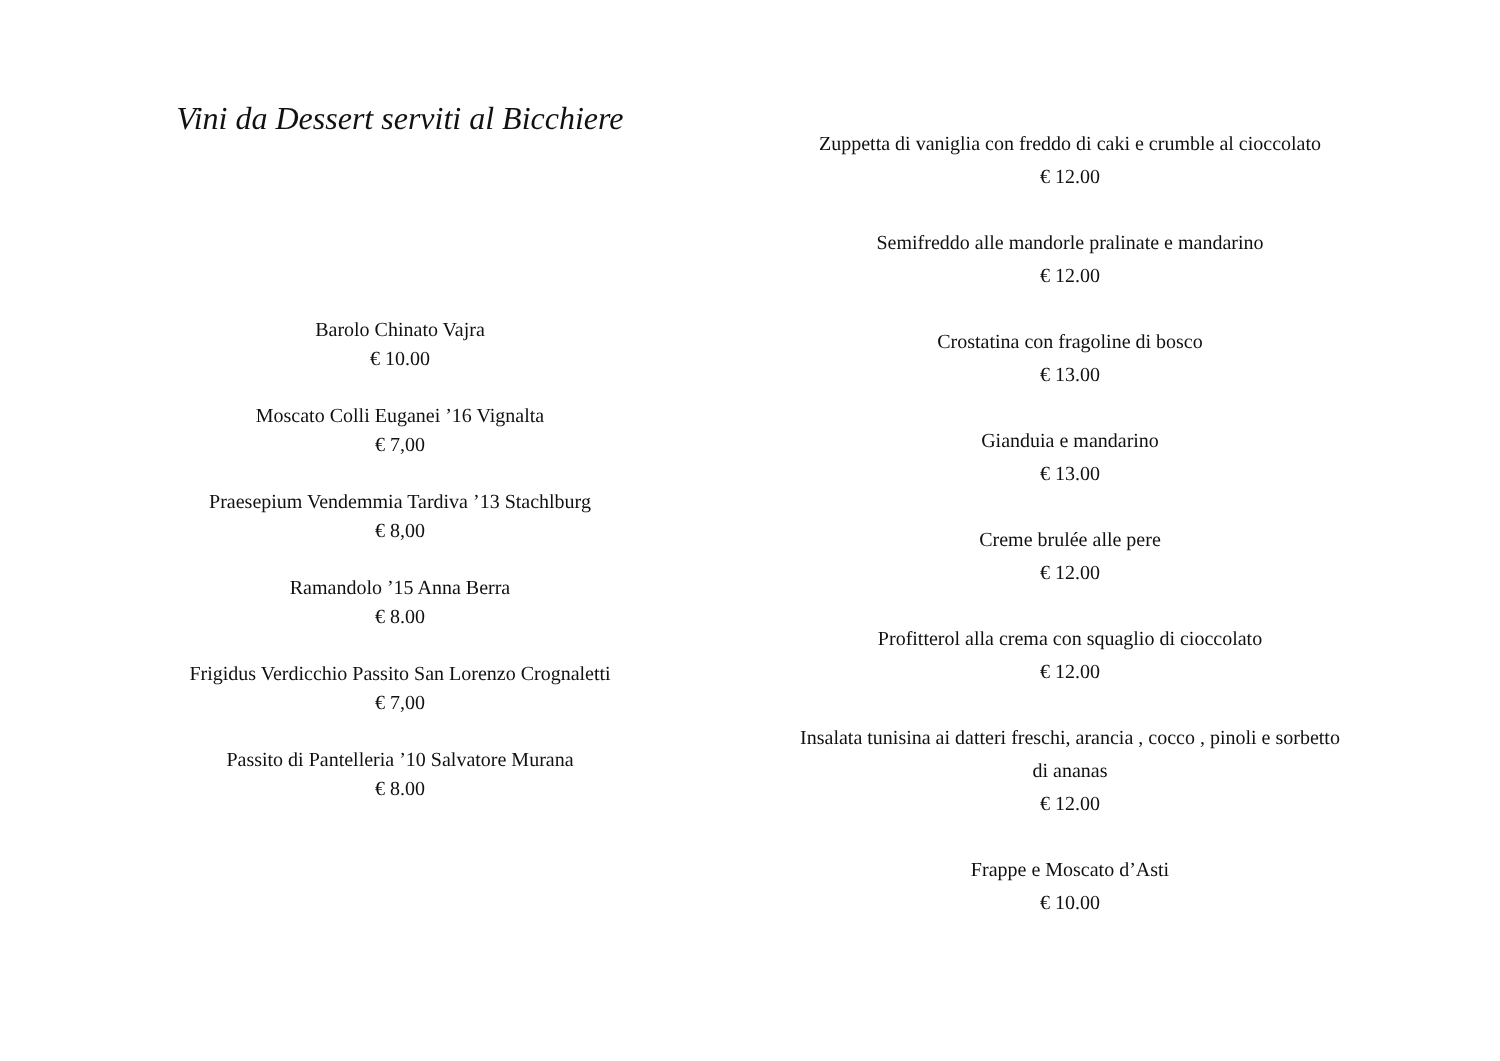Vini da Dessert serviti al Bicchiere
Barolo Chinato Vajra
€ 10.00
Moscato Colli Euganei ’16 Vignalta
€ 7,00
Praesepium Vendemmia Tardiva ’13 Stachlburg
€ 8,00
Ramandolo ’15 Anna Berra
€ 8.00
Frigidus Verdicchio Passito San Lorenzo Crognaletti
€ 7,00
Passito di Pantelleria ’10 Salvatore Murana
€ 8.00
Zuppetta di vaniglia con freddo di caki e crumble al cioccolato
€ 12.00
Semifreddo alle mandorle pralinate e mandarino
€ 12.00
Crostatina con fragoline di bosco
€ 13.00
Gianduia e mandarino
€ 13.00
Creme brulée alle pere
€ 12.00
Profitterol alla crema con squaglio di cioccolato
€ 12.00
Insalata tunisina ai datteri freschi, arancia , cocco , pinoli e sorbetto di ananas
€ 12.00
Frappe e Moscato d’Asti
€ 10.00